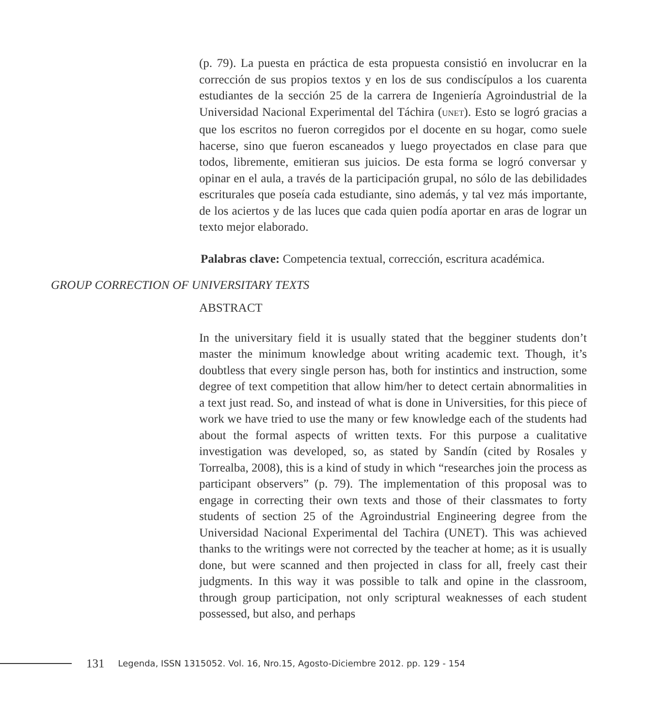(p. 79). La puesta en práctica de esta propuesta consistió en involucrar en la corrección de sus propios textos y en los de sus condiscípulos a los cuarenta estudiantes de la sección 25 de la carrera de Ingeniería Agroindustrial de la Universidad Nacional Experimental del Táchira (UNET). Esto se logró gracias a que los escritos no fueron corregidos por el docente en su hogar, como suele hacerse, sino que fueron escaneados y luego proyectados en clase para que todos, libremente, emitieran sus juicios. De esta forma se logró conversar y opinar en el aula, a través de la participación grupal, no sólo de las debilidades escriturales que poseía cada estudiante, sino además, y tal vez más importante, de los aciertos y de las luces que cada quien podía aportar en aras de lograr un texto mejor elaborado.
Palabras clave: Competencia textual, corrección, escritura académica.
GROUP CORRECTION OF UNIVERSITARY TEXTS
ABSTRACT
In the universitary field it is usually stated that the begginer students don’t master the minimum knowledge about writing academic text. Though, it’s doubtless that every single person has, both for instintics and instruction, some degree of text competition that allow him/her to detect certain abnormalities in a text just read. So, and instead of what is done in Universities, for this piece of work we have tried to use the many or few knowledge each of the students had about the formal aspects of written texts. For this purpose a cualitative investigation was developed, so, as stated by Sandín (cited by Rosales y Torrealba, 2008), this is a kind of study in which “researches join the process as participant observers” (p. 79). The implementation of this proposal was to engage in correcting their own texts and those of their classmates to forty students of section 25 of the Agroindustrial Engineering degree from the Universidad Nacional Experimental del Tachira (UNET). This was achieved thanks to the writings were not corrected by the teacher at home; as it is usually done, but were scanned and then projected in class for all, freely cast their judgments. In this way it was possible to talk and opine in the classroom, through group participation, not only scriptural weaknesses of each student possessed, but also, and perhaps
131 Legenda, ISSN 1315052. Vol. 16, Nro.15, Agosto-Diciembre 2012. pp. 129 - 154